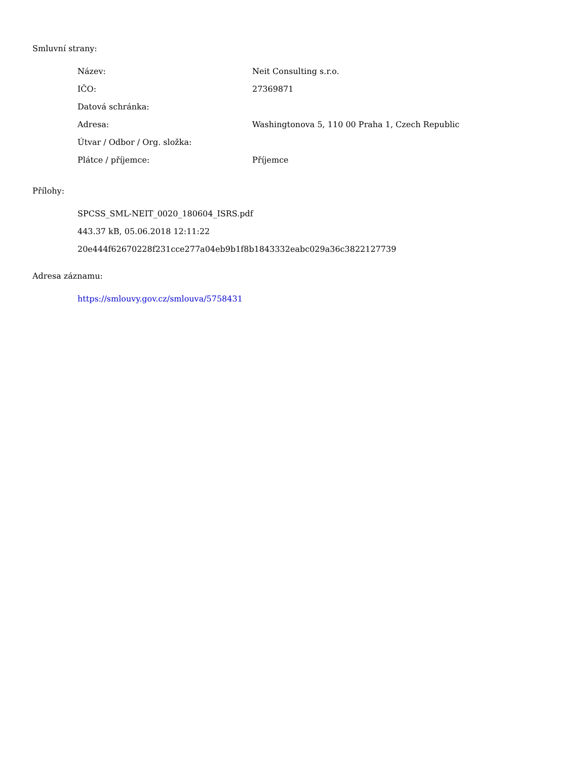Smluvní strany:
| Název: | Neit Consulting s.r.o. |
| IČO: | 27369871 |
| Datová schránka: | |
| Adresa: | Washingtonova 5, 110 00 Praha 1, Czech Republic |
| Útvar / Odbor / Org. složka: | |
| Plátce / příjemce: | Příjemce |
Přílohy:
SPCSS_SML-NEIT_0020_180604_ISRS.pdf
443.37 kB, 05.06.2018 12:11:22
20e444f62670228f231cce277a04eb9b1f8b1843332eabc029a36c3822127739
Adresa záznamu:
https://smlouvy.gov.cz/smlouva/5758431